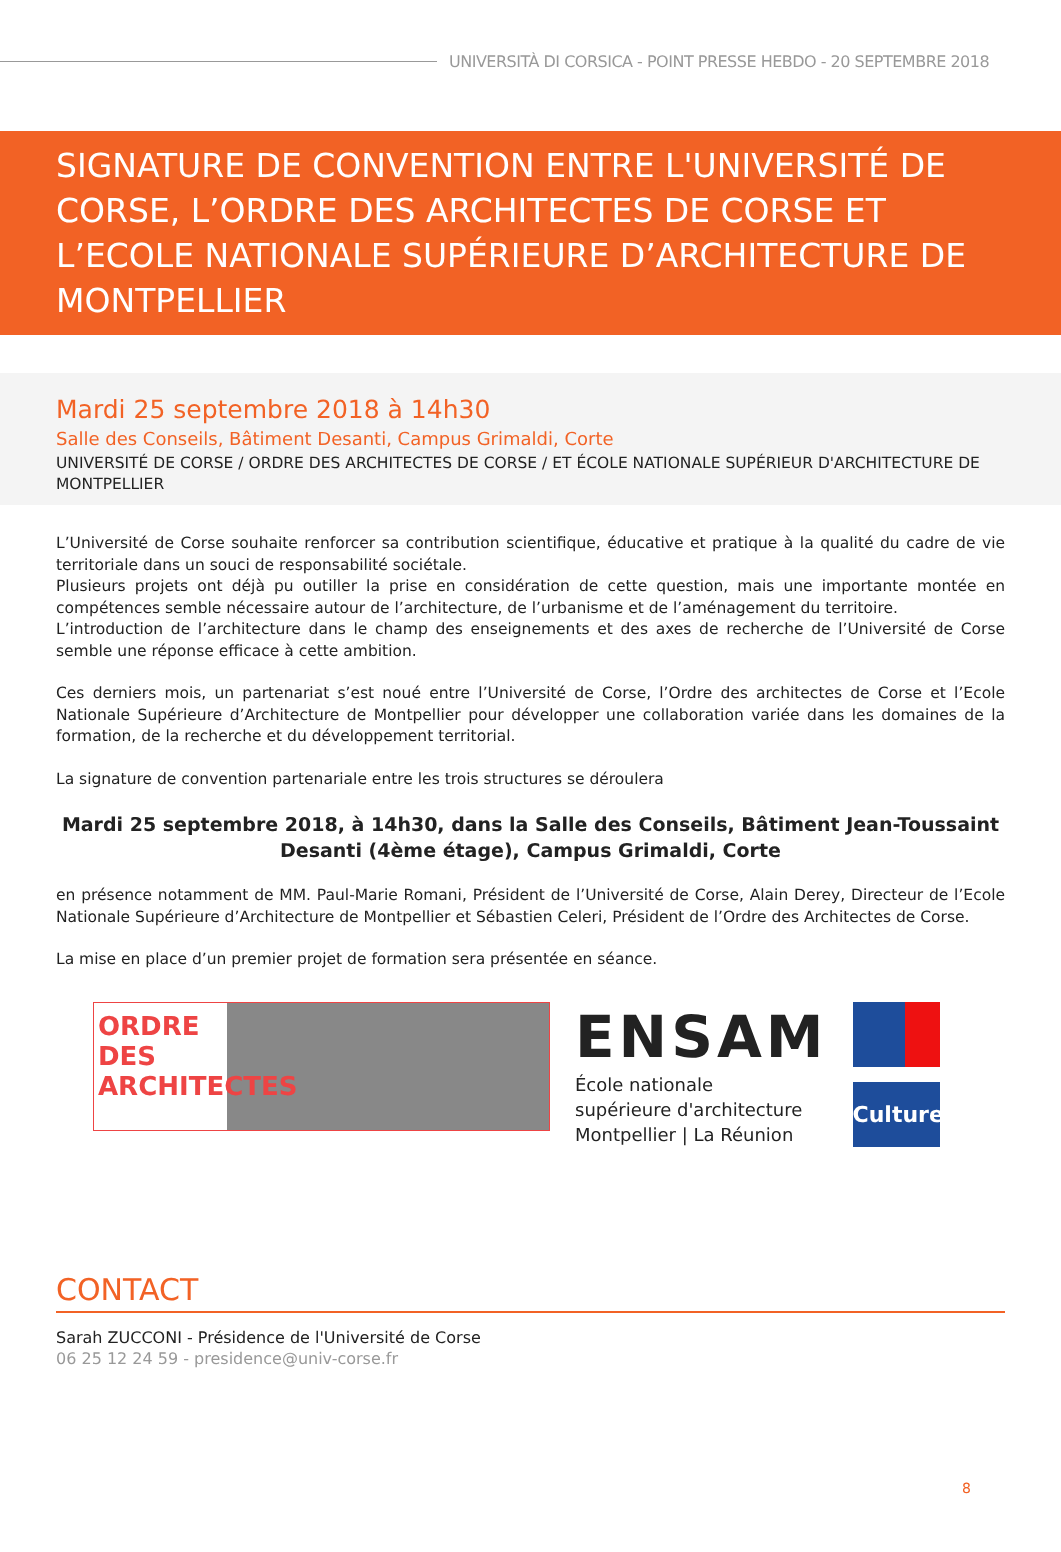UNIVERSITÀ DI CORSICA - POINT PRESSE HEBDO - 20 SEPTEMBRE 2018
SIGNATURE DE CONVENTION ENTRE L'UNIVERSITÉ DE CORSE, L’ORDRE DES ARCHITECTES DE CORSE ET L’ECOLE NATIONALE SUPÉRIEURE D’ARCHITECTURE DE MONTPELLIER
Mardi 25 septembre 2018 à 14h30
Salle des Conseils, Bâtiment Desanti, Campus Grimaldi, Corte
UNIVERSITÉ DE CORSE / ORDRE DES ARCHITECTES DE CORSE / ET ÉCOLE NATIONALE SUPÉRIEUR D'ARCHITECTURE DE MONTPELLIER
L’Université de Corse souhaite renforcer sa contribution scientifique, éducative et pratique à la qualité du cadre de vie territoriale dans un souci de responsabilité sociétale.
Plusieurs projets ont déjà pu outiller la prise en considération de cette question, mais une importante montée en compétences semble nécessaire autour de l’architecture, de l’urbanisme et de l’aménagement du territoire.
L’introduction de l’architecture dans le champ des enseignements et des axes de recherche de l’Université de Corse semble une réponse efficace à cette ambition.
Ces derniers mois, un partenariat s’est noué entre l’Université de Corse, l’Ordre des architectes de Corse et l’Ecole Nationale Supérieure d’Architecture de Montpellier pour développer une collaboration variée dans les domaines de la formation, de la recherche et du développement territorial.
La signature de convention partenariale entre les trois structures se déroulera
Mardi 25 septembre 2018, à 14h30, dans la Salle des Conseils, Bâtiment Jean-Toussaint Desanti (4ème étage), Campus Grimaldi, Corte
en présence notamment de MM. Paul-Marie Romani, Président de l’Université de Corse, Alain Derey, Directeur de l’Ecole Nationale Supérieure d’Architecture de Montpellier et Sébastien Celeri, Président de l’Ordre des Architectes de Corse.
La mise en place d’un premier projet de formation sera présentée en séance.
ORDRE DES ARCHITECTES
ENSAM
École nationale
supérieure d'architecture
Montpellier | La Réunion
Culture
CONTACT
Sarah ZUCCONI - Présidence de l'Université de Corse
06 25 12 24 59 - presidence@univ-corse.fr
8